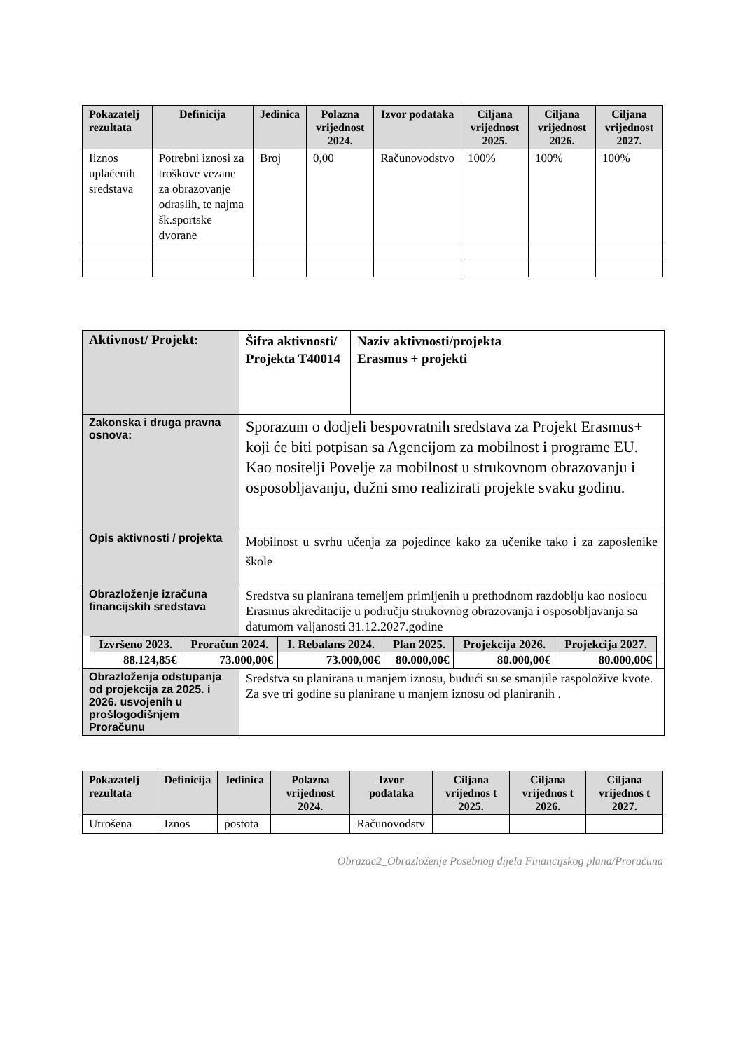| Pokazatelj rezultata | Definicija | Jedinica | Polazna vrijednost 2024. | Izvor podataka | Ciljana vrijednost 2025. | Ciljana vrijednost 2026. | Ciljana vrijednost 2027. |
| --- | --- | --- | --- | --- | --- | --- | --- |
| Iiznos uplaćenih sredstava | Potrebni iznosi za troškove vezane za obrazovanje odraslih, te najma šk.sportske dvorane | Broj | 0,00 | Računovodstvo | 100% | 100% | 100% |
| Aktivnost/ Projekt: | Šifra aktivnosti/ Projekta T40014 | Naziv aktivnosti/projekta Erasmus + projekti |
| Zakonska i druga pravna osnova: | Sporazum o dodjeli bespovratnih sredstava za Projekt Erasmus+ koji će biti potpisan sa Agencijom za mobilnost i programe EU. Kao nositelji Povelje za mobilnost u strukovnom obrazovanju i osposobljavanju, dužni smo realizirati projekte svaku godinu. | |
| Opis aktivnosti / projekta | Mobilnost u svrhu učenja za pojedince kako za učenike tako i za zaposlenike škole | |
| Obrazloženje izračuna financijskih sredstava | Sredstva su planirana temeljem primljenih u prethodnom razdoblju kao nosiocu Erasmus akreditacije u području strukovnog obrazovanja i osposobljavanja sa datumom valjanosti 31.12.2027.godine | |
| / Izvršeno 2023. / Proračun 2024. / I. Rebalans 2024. / Plan 2025. / Projekcija 2026. / Projekcija 2027. / / --- / --- / --- / --- / --- / --- / / 88.124,85€ / 73.000,00€ / 73.000,00€ / 80.000,00€ / 80.000,00€ / 80.000,00€ / | | |
| Obrazloženja odstupanja od projekcija za 2025. i 2026. usvojenih u prošlogodišnjem Proračunu | Sredstva su planirana u manjem iznosu, budući su se smanjile raspoložive kvote. Za sve tri godine su planirane u manjem iznosu od planiranih . | |
| Pokazatelj rezultata | Definicija | Jedinica | Polazna vrijednost 2024. | Izvor podataka | Ciljana vrijednos t 2025. | Ciljana vrijednos t 2026. | Ciljana vrijednos t 2027. |
| --- | --- | --- | --- | --- | --- | --- | --- |
| Utrošena | Iznos | postota | | Računovodstv | | | |
Obrazac2_Obrazloženje Posebnog dijela Financijskog plana/Proračuna